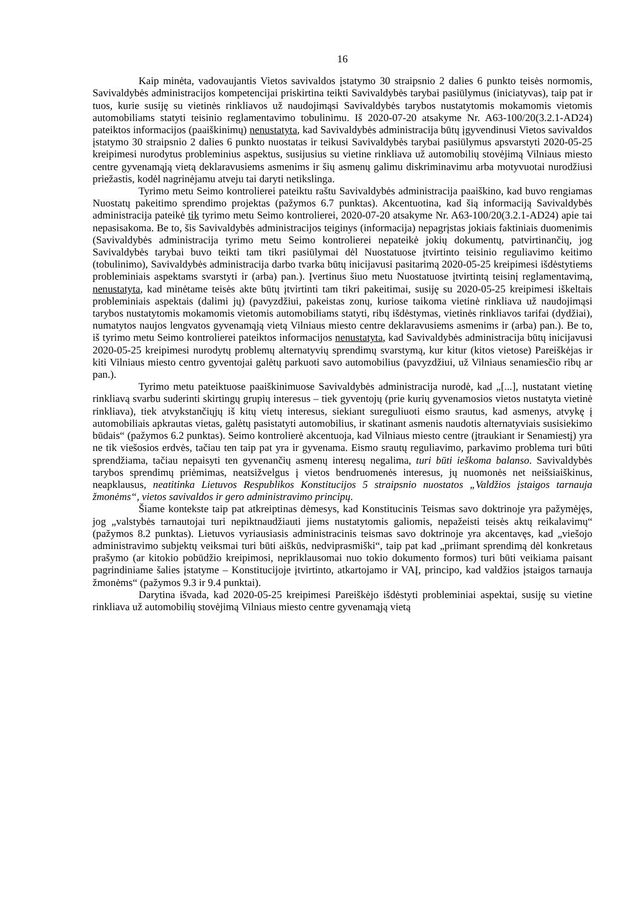16
Kaip minėta, vadovaujantis Vietos savivaldos įstatymo 30 straipsnio 2 dalies 6 punkto teisės normomis, Savivaldybės administracijos kompetencijai priskirtina teikti Savivaldybės tarybai pasiūlymus (iniciatyvas), taip pat ir tuos, kurie susiję su vietinės rinkliavos už naudojimąsi Savivaldybės tarybos nustatytomis mokamomis vietomis automobiliams statyti teisinio reglamentavimo tobulinimu. Iš 2020-07-20 atsakyme Nr. A63-100/20(3.2.1-AD24) pateiktos informacijos (paaiškinimų) nenustatyta, kad Savivaldybės administracija būtų įgyvendinusi Vietos savivaldos įstatymo 30 straipsnio 2 dalies 6 punkto nuostatas ir teikusi Savivaldybės tarybai pasiūlymus apsvarstyti 2020-05-25 kreipimesi nurodytus probleminius aspektus, susijusius su vietine rinkliava už automobilių stovėjimą Vilniaus miesto centre gyvenamąją vietą deklaravusiems asmenims ir šių asmenų galimu diskriminavimu arba motyvuotai nurodžiusi priežastis, kodėl nagrinėjamu atveju tai daryti netikslinga.
Tyrimo metu Seimo kontrolierei pateiktu raštu Savivaldybės administracija paaiškino, kad buvo rengiamas Nuostatų pakeitimo sprendimo projektas (pažymos 6.7 punktas). Akcentuotina, kad šią informaciją Savivaldybės administracija pateikė tik tyrimo metu Seimo kontrolierei, 2020-07-20 atsakyme Nr. A63-100/20(3.2.1-AD24) apie tai nepasisakoma. Be to, šis Savivaldybės administracijos teiginys (informacija) nepagrįstas jokiais faktiniais duomenimis (Savivaldybės administracija tyrimo metu Seimo kontrolierei nepateikė jokių dokumentų, patvirtinančių, jog Savivaldybės tarybai buvo teikti tam tikri pasiūlymai dėl Nuostatuose įtvirtinto teisinio reguliavimo keitimo (tobulinimo), Savivaldybės administracija darbo tvarka būtų inicijavusi pasitarimą 2020-05-25 kreipimesi išdėstytiems probleminiais aspektams svarstyti ir (arba) pan.). Įvertinus šiuo metu Nuostatuose įtvirtintą teisinį reglamentavimą, nenustatyta, kad minėtame teisės akte būtų įtvirtinti tam tikri pakeitimai, susiję su 2020-05-25 kreipimesi iškeltais probleminiais aspektais (dalimi jų) (pavyzdžiui, pakeistas zonų, kuriose taikoma vietinė rinkliava už naudojimąsi tarybos nustatytomis mokamomis vietomis automobiliams statyti, ribų išdėstymas, vietinės rinkliavos tarifai (dydžiai), numatytos naujos lengvatos gyvenamąją vietą Vilniaus miesto centre deklaravusiems asmenims ir (arba) pan.). Be to, iš tyrimo metu Seimo kontrolierei pateiktos informacijos nenustatyta, kad Savivaldybės administracija būtų inicijavusi 2020-05-25 kreipimesi nurodytų problemų alternatyvių sprendimų svarstymą, kur kitur (kitos vietose) Pareiškėjas ir kiti Vilniaus miesto centro gyventojai galėtų parkuoti savo automobilius (pavyzdžiui, už Vilniaus senamiesčio ribų ar pan.).
Tyrimo metu pateiktuose paaiškinimuose Savivaldybės administracija nurodė, kad „[...], nustatant vietinę rinkliavą svarbu suderinti skirtingų grupių interesus – tiek gyventojų (prie kurių gyvenamosios vietos nustatyta vietinė rinkliava), tiek atvykstančiųjų iš kitų vietų interesus, siekiant sureguliuoti eismo srautus, kad asmenys, atvykę į automobiliais apkrautas vietas, galėtų pasistatyti automobilius, ir skatinant asmenis naudotis alternatyviais susisiekimo būdais“ (pažymos 6.2 punktas). Seimo kontrolierė akcentuoja, kad Vilniaus miesto centre (įtraukiant ir Senamiestį) yra ne tik viešosios erdvės, tačiau ten taip pat yra ir gyvenama. Eismo srautų reguliavimo, parkavimo problema turi būti sprendžiama, tačiau nepaisyti ten gyvenančių asmenų interesų negalima, turi būti ieškoma balanso. Savivaldybės tarybos sprendimų priėmimas, neatsižvelgus į vietos bendruomenės interesus, jų nuomonės net neišsiaiškinus, neapklausus, neatitinka Lietuvos Respublikos Konstitucijos 5 straipsnio nuostatos „Valdžios įstaigos tarnauja žmonėms“, vietos savivaldos ir gero administravimo principų.
Šiame kontekste taip pat atkreiptinas dėmesys, kad Konstitucinis Teismas savo doktrinoje yra pažymėjęs, jog „valstybės tarnautojai turi nepiktnaudžiauti jiems nustatytomis galiomis, nepažeisti teisės aktų reikalavimų“ (pažymos 8.2 punktas). Lietuvos vyriausiasis administracinis teismas savo doktrinoje yra akcentavęs, kad „viešojo administravimo subjektų veiksmai turi būti aiškūs, nedviprasmiški“, taip pat kad „priimant sprendimą dėl konkretaus prašymo (ar kitokio pobūdžio kreipimosi, nepriklausomai nuo tokio dokumento formos) turi būti veikiama paisant pagrindiniame šalies įstatyme – Konstitucijoje įtvirtinto, atkartojamo ir VAĮ, principo, kad valdžios įstaigos tarnauja žmonėms“ (pažymos 9.3 ir 9.4 punktai).
Darytina išvada, kad 2020-05-25 kreipimesi Pareiškėjo išdėstyti probleminiai aspektai, susiję su vietine rinkliava už automobilių stovėjimą Vilniaus miesto centre gyvenamąją vietą